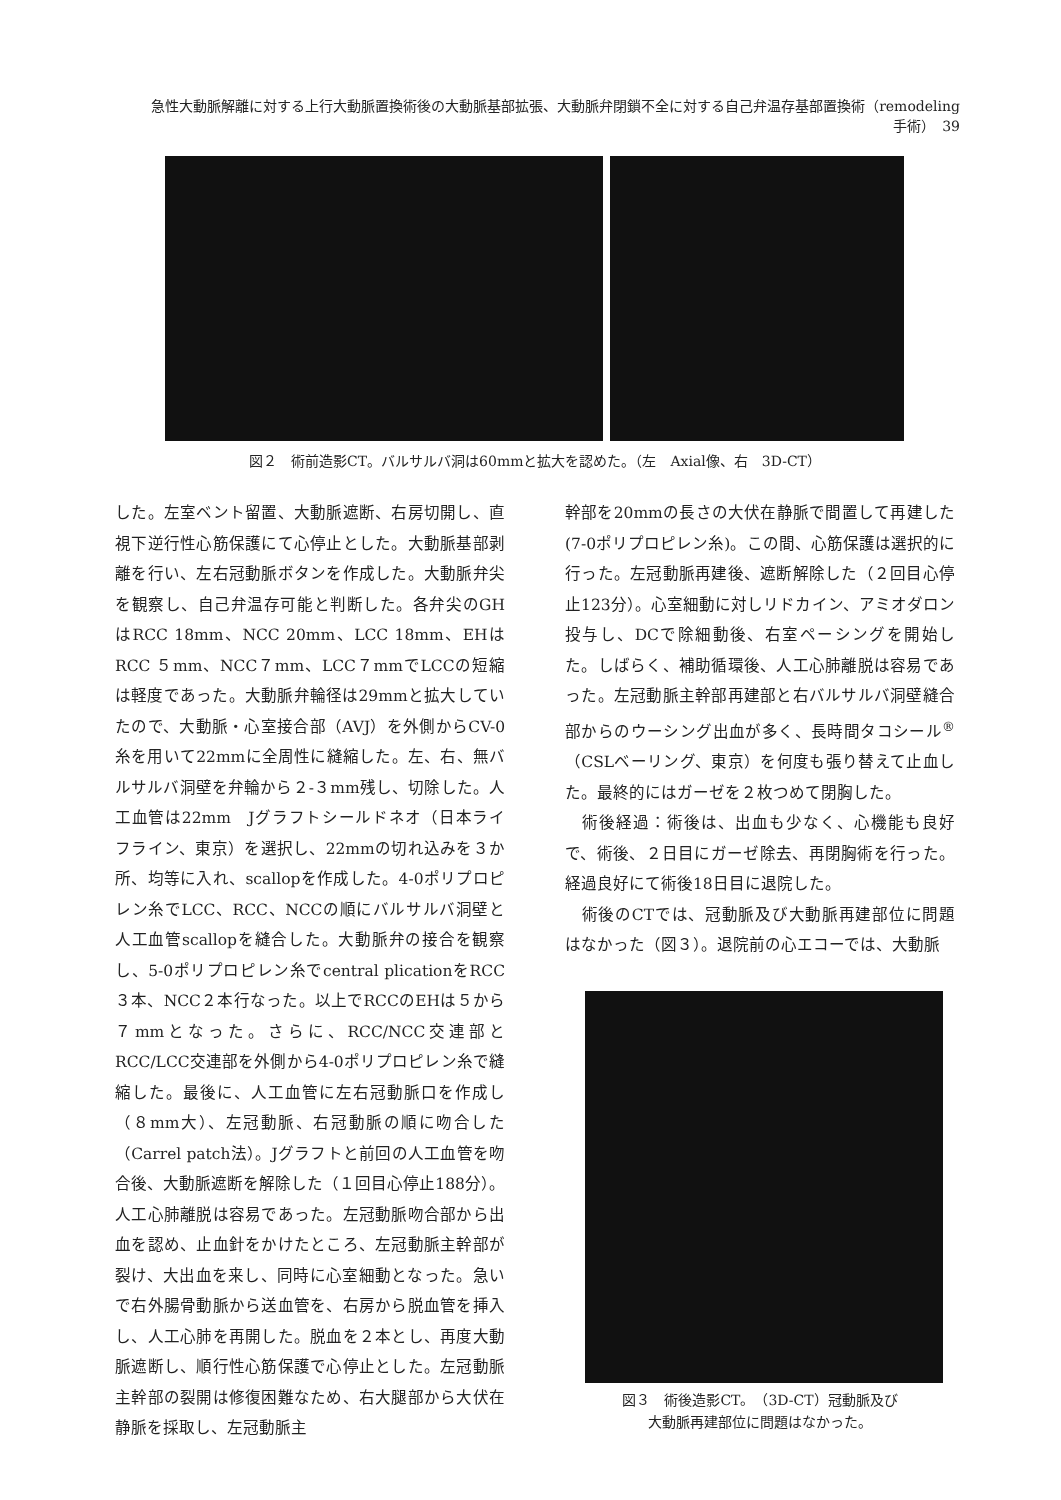急性大動脈解離に対する上行大動脈置換術後の大動脈基部拡張、大動脈弁閉鎖不全に対する自己弁温存基部置換術（remodeling 手術）　39
図２　術前造影CT。バルサルバ洞は60mmと拡大を認めた。（左　Axial像、右　3D-CT）
した。左室ベント留置、大動脈遮断、右房切開し、直視下逆行性心筋保護にて心停止とした。大動脈基部剥離を行い、左右冠動脈ボタンを作成した。大動脈弁尖を観察し、自己弁温存可能と判断した。各弁尖のGHはRCC 18mm、NCC 20mm、LCC 18mm、EHはRCC ５mm、NCC７mm、LCC７mmでLCCの短縮は軽度であった。大動脈弁輪径は29mmと拡大していたので、大動脈・心室接合部（AVJ）を外側からCV-0糸を用いて22mmに全周性に縫縮した。左、右、無バルサルバ洞壁を弁輪から２-３mm残し、切除した。人工血管は22mm　Jグラフトシールドネオ（日本ライフライン、東京）を選択し、22mmの切れ込みを３か所、均等に入れ、scallopを作成した。4-0ポリプロピレン糸でLCC、RCC、NCCの順にバルサルバ洞壁と人工血管scallopを縫合した。大動脈弁の接合を観察し、5-0ポリプロピレン糸でcentral plicationをRCC３本、NCC２本行なった。以上でRCCのEHは５から７mmとなった。さらに、RCC/NCC交連部とRCC/LCC交連部を外側から4-0ポリプロピレン糸で縫縮した。最後に、人工血管に左右冠動脈口を作成し（８mm大）、左冠動脈、右冠動脈の順に吻合した（Carrel patch法）。Jグラフトと前回の人工血管を吻合後、大動脈遮断を解除した（１回目心停止188分）。人工心肺離脱は容易であった。左冠動脈吻合部から出血を認め、止血針をかけたところ、左冠動脈主幹部が裂け、大出血を来し、同時に心室細動となった。急いで右外腸骨動脈から送血管を、右房から脱血管を挿入し、人工心肺を再開した。脱血を２本とし、再度大動脈遮断し、順行性心筋保護で心停止とした。左冠動脈主幹部の裂開は修復困難なため、右大腿部から大伏在静脈を採取し、左冠動脈主
幹部を20mmの長さの大伏在静脈で間置して再建した(7-0ポリプロピレン糸)。この間、心筋保護は選択的に行った。左冠動脈再建後、遮断解除した（２回目心停止123分）。心室細動に対しリドカイン、アミオダロン投与し、DCで除細動後、右室ペーシングを開始した。しばらく、補助循環後、人工心肺離脱は容易であった。左冠動脈主幹部再建部と右バルサルバ洞壁縫合部からのウーシング出血が多く、長時間タコシール<sup>®</sup>（CSLベーリング、東京）を何度も張り替えて止血した。最終的にはガーゼを２枚つめて閉胸した。
　術後経過：術後は、出血も少なく、心機能も良好で、術後、２日目にガーゼ除去、再閉胸術を行った。経過良好にて術後18日目に退院した。
　術後のCTでは、冠動脈及び大動脈再建部位に問題はなかった（図３）。退院前の心エコーでは、大動脈
図３　術後造影CT。（3D-CT）冠動脈及び
大動脈再建部位に問題はなかった。